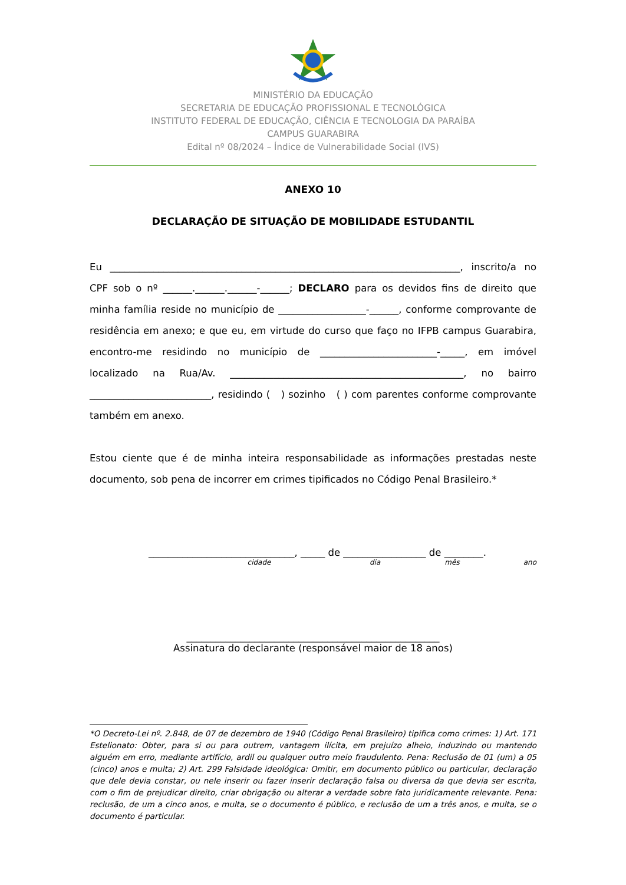MINISTÉRIO DA EDUCAÇÃO
SECRETARIA DE EDUCAÇÃO PROFISSIONAL E TECNOLÓGICA
INSTITUTO FEDERAL DE EDUCAÇÃO, CIÊNCIA E TECNOLOGIA DA PARAÍBA
CAMPUS GUARABIRA
Edital nº 08/2024 – Índice de Vulnerabilidade Social (IVS)
ANEXO 10
DECLARAÇÃO DE SITUAÇÃO DE MOBILIDADE ESTUDANTIL
Eu ________________________________________________________________________, inscrito/a no CPF sob o nº ______.______.______-______; DECLARO para os devidos fins de direito que minha família reside no município de __________________-______, conforme comprovante de residência em anexo; e que eu, em virtude do curso que faço no IFPB campus Guarabira, encontro-me residindo no município de ________________________-_____, em imóvel localizado na Rua/Av. ________________________________________________, no bairro _________________________, residindo ( ) sozinho ( ) com parentes conforme comprovante também em anexo.
Estou ciente que é de minha inteira responsabilidade as informações prestadas neste documento, sob pena de incorrer em crimes tipificados no Código Penal Brasileiro.*
______________________________, _____ de _________________ de ________.
cidade dia mês ano
____________________________________________________
Assinatura do declarante (responsável maior de 18 anos)
*O Decreto-Lei nº. 2.848, de 07 de dezembro de 1940 (Código Penal Brasileiro) tipifica como crimes: 1) Art. 171 Estelionato: Obter, para si ou para outrem, vantagem ilícita, em prejuízo alheio, induzindo ou mantendo alguém em erro, mediante artifício, ardil ou qualquer outro meio fraudulento. Pena: Reclusão de 01 (um) a 05 (cinco) anos e multa; 2) Art. 299 Falsidade ideológica: Omitir, em documento público ou particular, declaração que dele devia constar, ou nele inserir ou fazer inserir declaração falsa ou diversa da que devia ser escrita, com o fim de prejudicar direito, criar obrigação ou alterar a verdade sobre fato juridicamente relevante. Pena: reclusão, de um a cinco anos, e multa, se o documento é público, e reclusão de um a três anos, e multa, se o documento é particular.